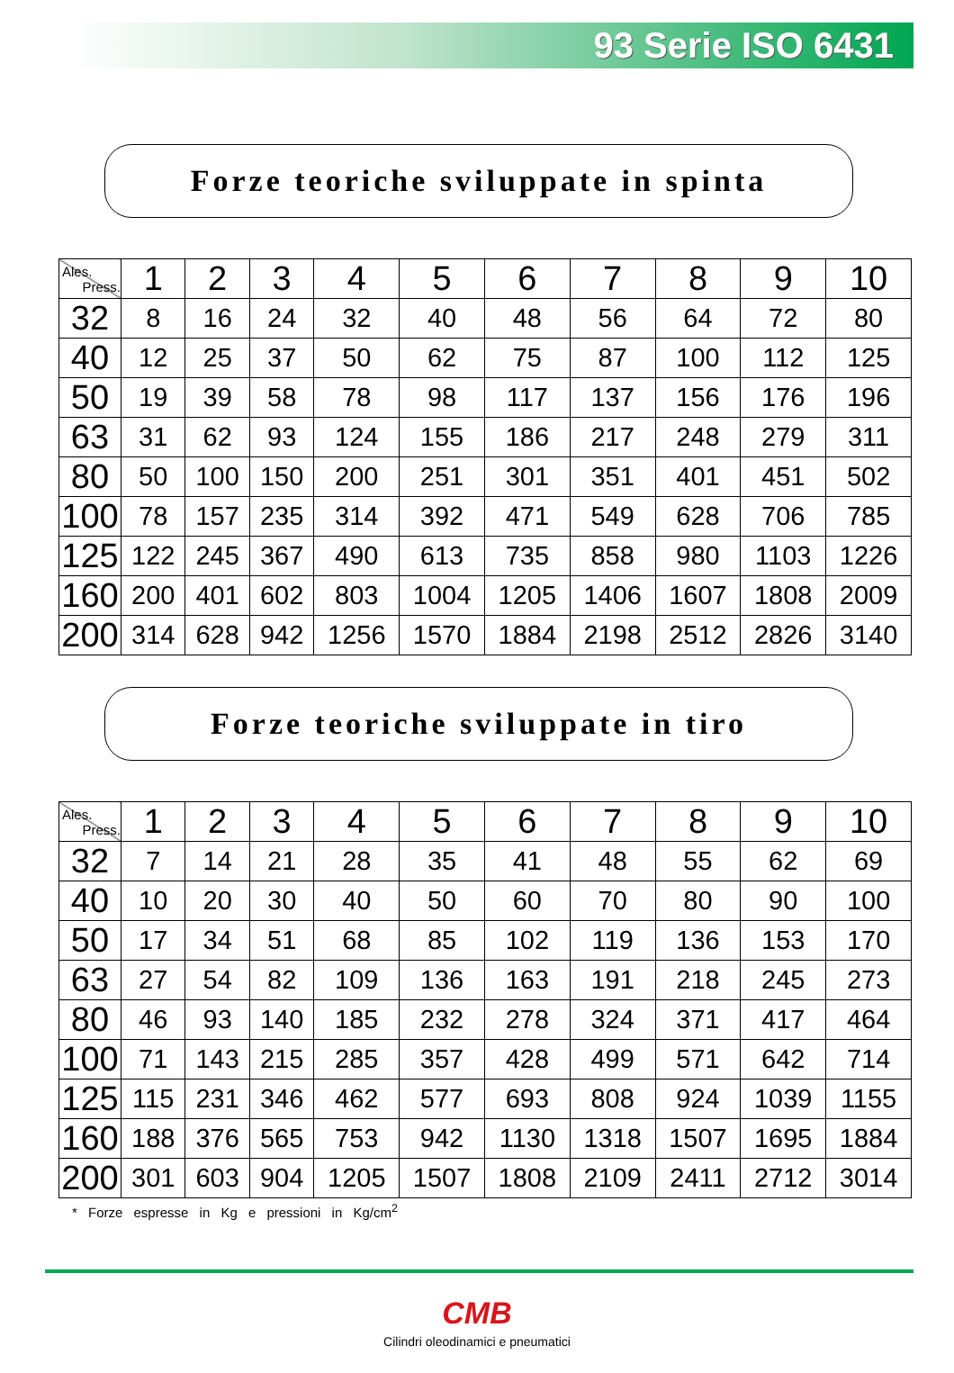93 Serie ISO 6431
Forze teoriche sviluppate in spinta
| Ales. Press. | 1 | 2 | 3 | 4 | 5 | 6 | 7 | 8 | 9 | 10 |
| --- | --- | --- | --- | --- | --- | --- | --- | --- | --- | --- |
| 32 | 8 | 16 | 24 | 32 | 40 | 48 | 56 | 64 | 72 | 80 |
| 40 | 12 | 25 | 37 | 50 | 62 | 75 | 87 | 100 | 112 | 125 |
| 50 | 19 | 39 | 58 | 78 | 98 | 117 | 137 | 156 | 176 | 196 |
| 63 | 31 | 62 | 93 | 124 | 155 | 186 | 217 | 248 | 279 | 311 |
| 80 | 50 | 100 | 150 | 200 | 251 | 301 | 351 | 401 | 451 | 502 |
| 100 | 78 | 157 | 235 | 314 | 392 | 471 | 549 | 628 | 706 | 785 |
| 125 | 122 | 245 | 367 | 490 | 613 | 735 | 858 | 980 | 1103 | 1226 |
| 160 | 200 | 401 | 602 | 803 | 1004 | 1205 | 1406 | 1607 | 1808 | 2009 |
| 200 | 314 | 628 | 942 | 1256 | 1570 | 1884 | 2198 | 2512 | 2826 | 3140 |
Forze teoriche sviluppate in tiro
| Ales. Press. | 1 | 2 | 3 | 4 | 5 | 6 | 7 | 8 | 9 | 10 |
| --- | --- | --- | --- | --- | --- | --- | --- | --- | --- | --- |
| 32 | 7 | 14 | 21 | 28 | 35 | 41 | 48 | 55 | 62 | 69 |
| 40 | 10 | 20 | 30 | 40 | 50 | 60 | 70 | 80 | 90 | 100 |
| 50 | 17 | 34 | 51 | 68 | 85 | 102 | 119 | 136 | 153 | 170 |
| 63 | 27 | 54 | 82 | 109 | 136 | 163 | 191 | 218 | 245 | 273 |
| 80 | 46 | 93 | 140 | 185 | 232 | 278 | 324 | 371 | 417 | 464 |
| 100 | 71 | 143 | 215 | 285 | 357 | 428 | 499 | 571 | 642 | 714 |
| 125 | 115 | 231 | 346 | 462 | 577 | 693 | 808 | 924 | 1039 | 1155 |
| 160 | 188 | 376 | 565 | 753 | 942 | 1130 | 1318 | 1507 | 1695 | 1884 |
| 200 | 301 | 603 | 904 | 1205 | 1507 | 1808 | 2109 | 2411 | 2712 | 3014 |
* Forze espresse in Kg e pressioni in Kg/cm<sup>2</sup>
CMB
Cilindri oleodinamici e pneumatici